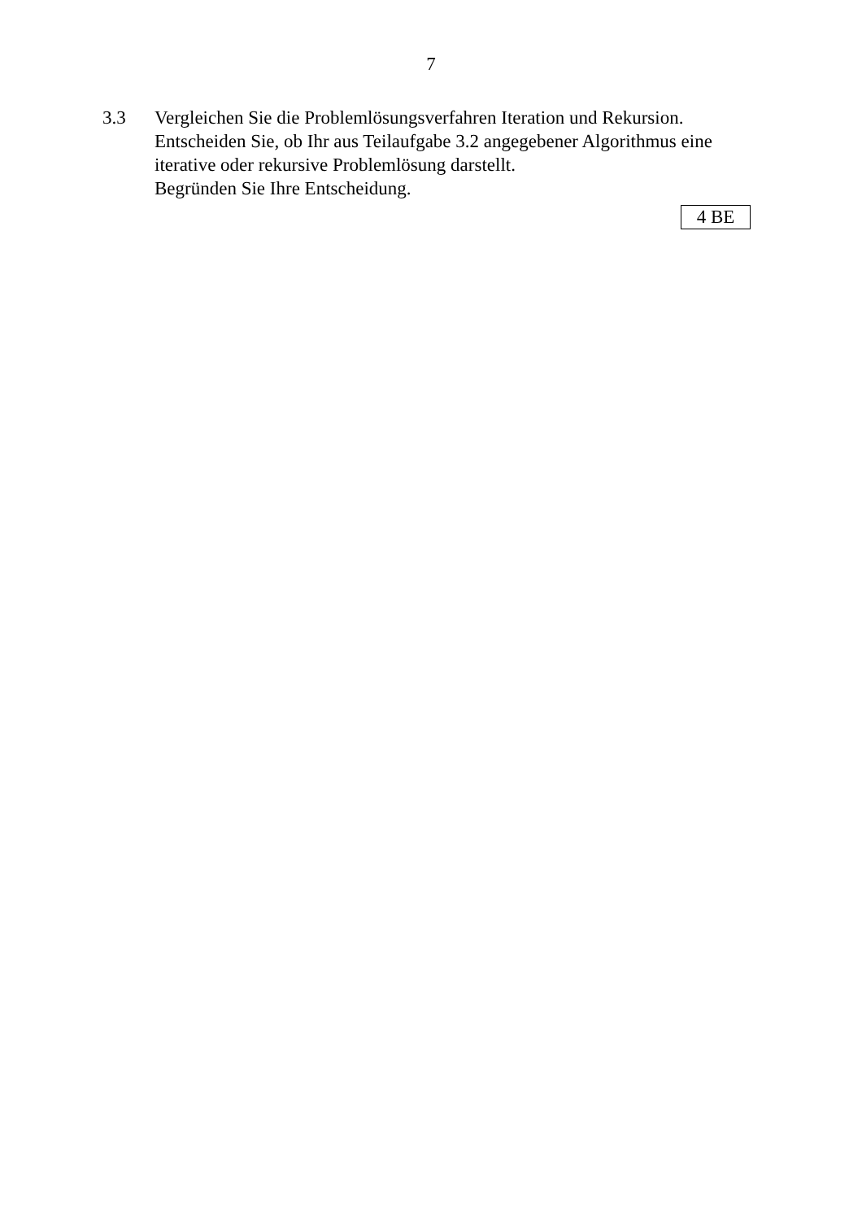7
3.3 Vergleichen Sie die Problemlösungsverfahren Iteration und Rekursion.
Entscheiden Sie, ob Ihr aus Teilaufgabe 3.2 angegebener Algorithmus eine iterative oder rekursive Problemlösung darstellt.
Begründen Sie Ihre Entscheidung.
4 BE